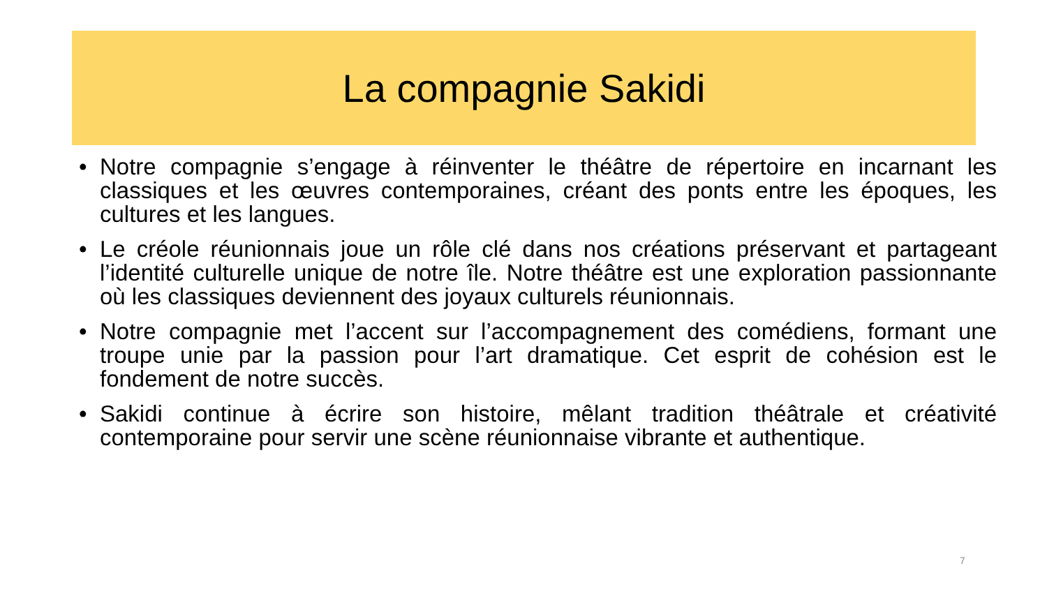La compagnie Sakidi
• Notre compagnie s’engage à réinventer le théâtre de répertoire en incarnant les classiques et les œuvres contemporaines, créant des ponts entre les époques, les cultures et les langues.
• Le créole réunionnais joue un rôle clé dans nos créations préservant et partageant l’identité culturelle unique de notre île. Notre théâtre est une exploration passionnante où les classiques deviennent des joyaux culturels réunionnais.
• Notre compagnie met l’accent sur l’accompagnement des comédiens, formant une troupe unie par la passion pour l’art dramatique. Cet esprit de cohésion est le fondement de notre succès.
• Sakidi continue à écrire son histoire, mêlant tradition théâtrale et créativité contemporaine pour servir une scène réunionnaise vibrante et authentique.
7